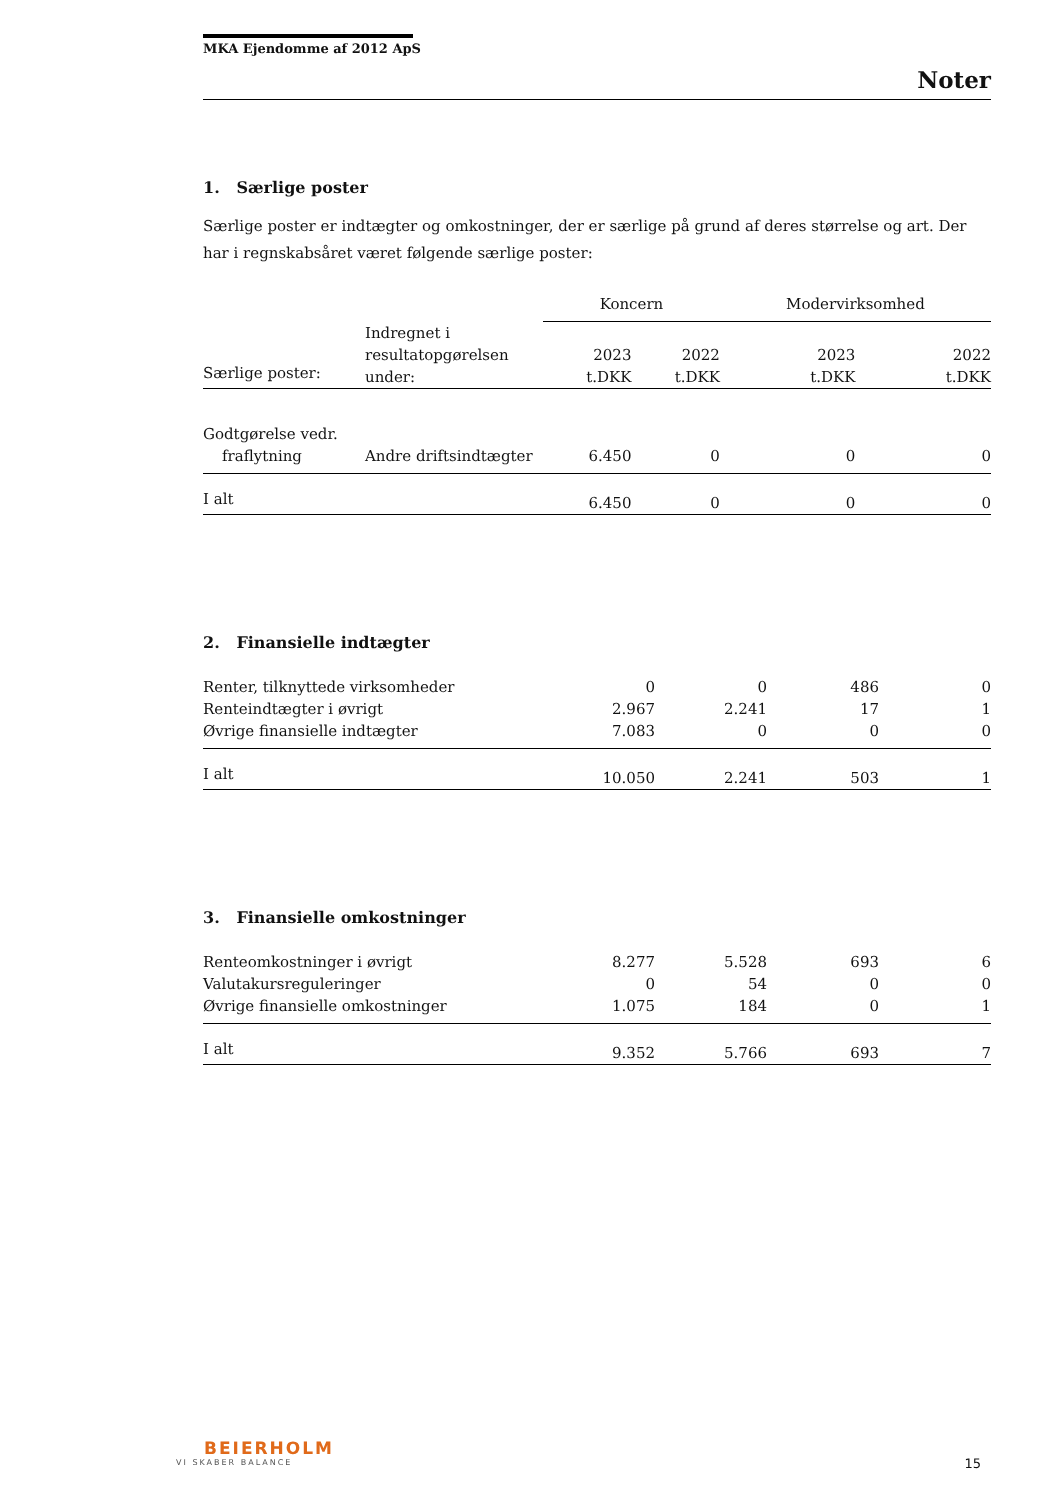MKA Ejendomme af 2012 ApS
Noter
1. Særlige poster
Særlige poster er indtægter og omkostninger, der er særlige på grund af deres størrelse og art. Der har i regnskabsåret været følgende særlige poster:
| | | Koncern | | Modervirksomhed | |
| Særlige poster: | Indregnet i resultatopgørelsen under: | 2023 t.DKK | 2022 t.DKK | 2023 t.DKK | 2022 t.DKK |
| Godtgørelse vedr. fraflytning | Andre driftsindtægter | 6.450 | 0 | 0 | 0 |
| I alt | | 6.450 | 0 | 0 | 0 |
2. Finansielle indtægter
| Renter, tilknyttede virksomheder | 0 | 0 | 486 | 0 |
| Renteindtægter i øvrigt | 2.967 | 2.241 | 17 | 1 |
| Øvrige finansielle indtægter | 7.083 | 0 | 0 | 0 |
| I alt | 10.050 | 2.241 | 503 | 1 |
3. Finansielle omkostninger
| Renteomkostninger i øvrigt | 8.277 | 5.528 | 693 | 6 |
| Valutakursreguleringer | 0 | 54 | 0 | 0 |
| Øvrige finansielle omkostninger | 1.075 | 184 | 0 | 1 |
| I alt | 9.352 | 5.766 | 693 | 7 |
BEIERHOLM
VI SKABER BALANCE
15